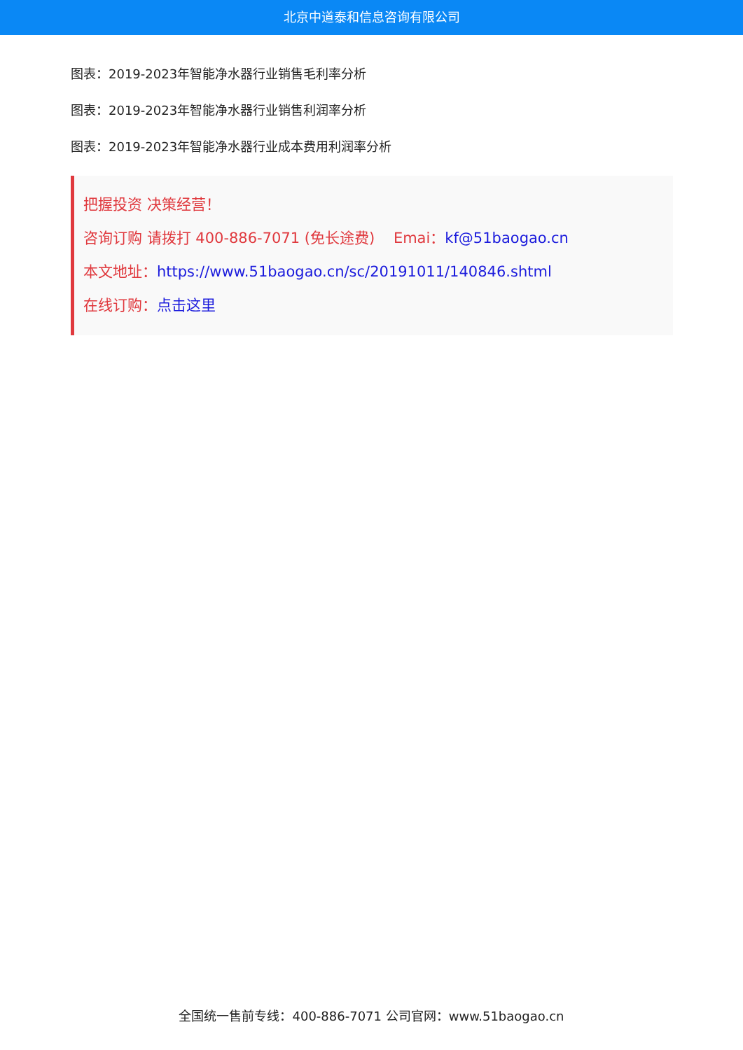北京中道泰和信息咨询有限公司
图表：2019-2023年智能净水器行业销售毛利率分析
图表：2019-2023年智能净水器行业销售利润率分析
图表：2019-2023年智能净水器行业成本费用利润率分析
把握投资 决策经营！
咨询订购 请拨打 400-886-7071 (免长途费) Emai：kf@51baogao.cn
本文地址：https://www.51baogao.cn/sc/20191011/140846.shtml
在线订购：点击这里
全国统一售前专线：400-886-7071 公司官网：www.51baogao.cn